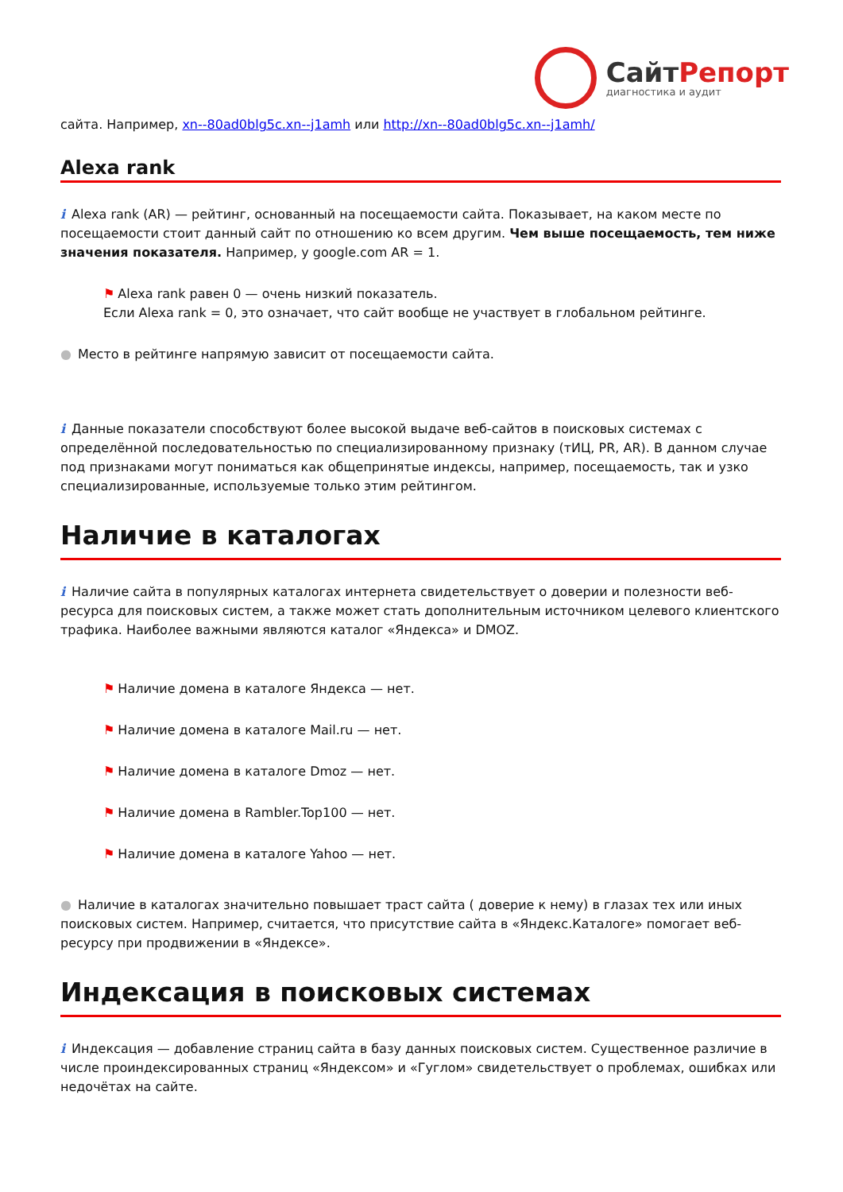СайтРепорт
диагностика и аудит
сайта. Например, xn--80ad0blg5c.xn--j1amh или http://xn--80ad0blg5c.xn--j1amh/
Alexa rank
i Alexa rank (AR) — рейтинг, основанный на посещаемости сайта. Показывает, на каком месте по посещаемости стоит данный сайт по отношению ко всем другим. Чем выше посещаемость, тем ниже значения показателя. Например, у google.com AR = 1.
⚑ Alexa rank равен 0 — очень низкий показатель.
Если Alexa rank = 0, это означает, что сайт вообще не участвует в глобальном рейтинге.
● Место в рейтинге напрямую зависит от посещаемости сайта.
i Данные показатели способствуют более высокой выдаче веб-сайтов в поисковых системах с определённой последовательностью по специализированному признаку (тИЦ, PR, AR). В данном случае под признаками могут пониматься как общепринятые индексы, например, посещаемость, так и узко специализированные, используемые только этим рейтингом.
Наличие в каталогах
i Наличие сайта в популярных каталогах интернета свидетельствует о доверии и полезности веб-ресурса для поисковых систем, а также может стать дополнительным источником целевого клиентского трафика. Наиболее важными являются каталог «Яндекса» и DMOZ.
⚑ Наличие домена в каталоге Яндекса — нет.
⚑ Наличие домена в каталоге Mail.ru — нет.
⚑ Наличие домена в каталоге Dmoz — нет.
⚑ Наличие домена в Rambler.Top100 — нет.
⚑ Наличие домена в каталоге Yahoo — нет.
● Наличие в каталогах значительно повышает траст сайта ( доверие к нему) в глазах тех или иных поисковых систем. Например, считается, что присутствие сайта в «Яндекс.Каталоге» помогает веб-ресурсу при продвижении в «Яндексе».
Индексация в поисковых системах
i Индексация — добавление страниц сайта в базу данных поисковых систем. Существенное различие в числе проиндексированных страниц «Яндексом» и «Гуглом» свидетельствует о проблемах, ошибках или недочётах на сайте.